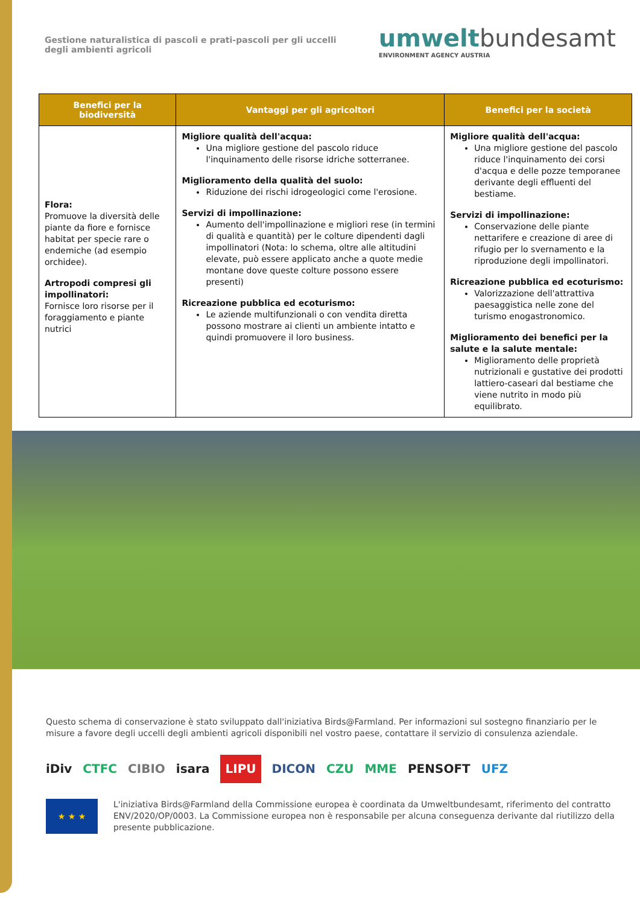Gestione naturalistica di pascoli e prati-pascoli per gli uccelli degli ambienti agricoli
umwelt bundesamt
ENVIRONMENT AGENCY AUSTRIA
| Benefici per la biodiversità | Vantaggi per gli agricoltori | Benefici per la società |
| --- | --- | --- |
| Flora: Promuove la diversità delle piante da fiore e fornisce habitat per specie rare o endemiche (ad esempio orchidee). Artropodi compresi gli impollinatori: Fornisce loro risorse per il foraggiamento e piante nutrici | Migliore qualità dell'acqua: Una migliore gestione del pascolo riduce l'inquinamento delle risorse idriche sotterranee. Miglioramento della qualità del suolo: Riduzione dei rischi idrogeologici come l'erosione. Servizi di impollinazione: Aumento dell'impollinazione e migliori rese (in termini di qualità e quantità) per le colture dipendenti dagli impollinatori (Nota: lo schema, oltre alle altitudini elevate, può essere applicato anche a quote medie montane dove queste colture possono essere presenti) Ricreazione pubblica ed ecoturismo: Le aziende multifunzionali o con vendita diretta possono mostrare ai clienti un ambiente intatto e quindi promuovere il loro business. | Migliore qualità dell'acqua: Una migliore gestione del pascolo riduce l'inquinamento dei corsi d'acqua e delle pozze temporanee derivante degli effluenti del bestiame. Servizi di impollinazione: Conservazione delle piante nettarifere e creazione di aree di rifugio per lo svernamento e la riproduzione degli impollinatori. Ricreazione pubblica ed ecoturismo: Valorizzazione dell'attrattiva paesaggistica nelle zone del turismo enogastronomico. Miglioramento dei benefici per la salute e la salute mentale: Miglioramento delle proprietà nutrizionali e gustative dei prodotti lattiero-caseari dal bestiame che viene nutrito in modo più equilibrato. |
Questo schema di conservazione è stato sviluppato dall'iniziativa Birds@Farmland. Per informazioni sul sostegno finanziario per le misure a favore degli uccelli degli ambienti agricoli disponibili nel vostro paese, contattare il servizio di consulenza aziendale.
iDiv CTFC CIBIO isara LIPU DICON CZU MME PENSOFT UFZ
★ ★ ★
L'iniziativa Birds@Farmland della Commissione europea è coordinata da Umweltbundesamt, riferimento del contratto ENV/2020/OP/0003. La Commissione europea non è responsabile per alcuna conseguenza derivante dal riutilizzo della presente pubblicazione.